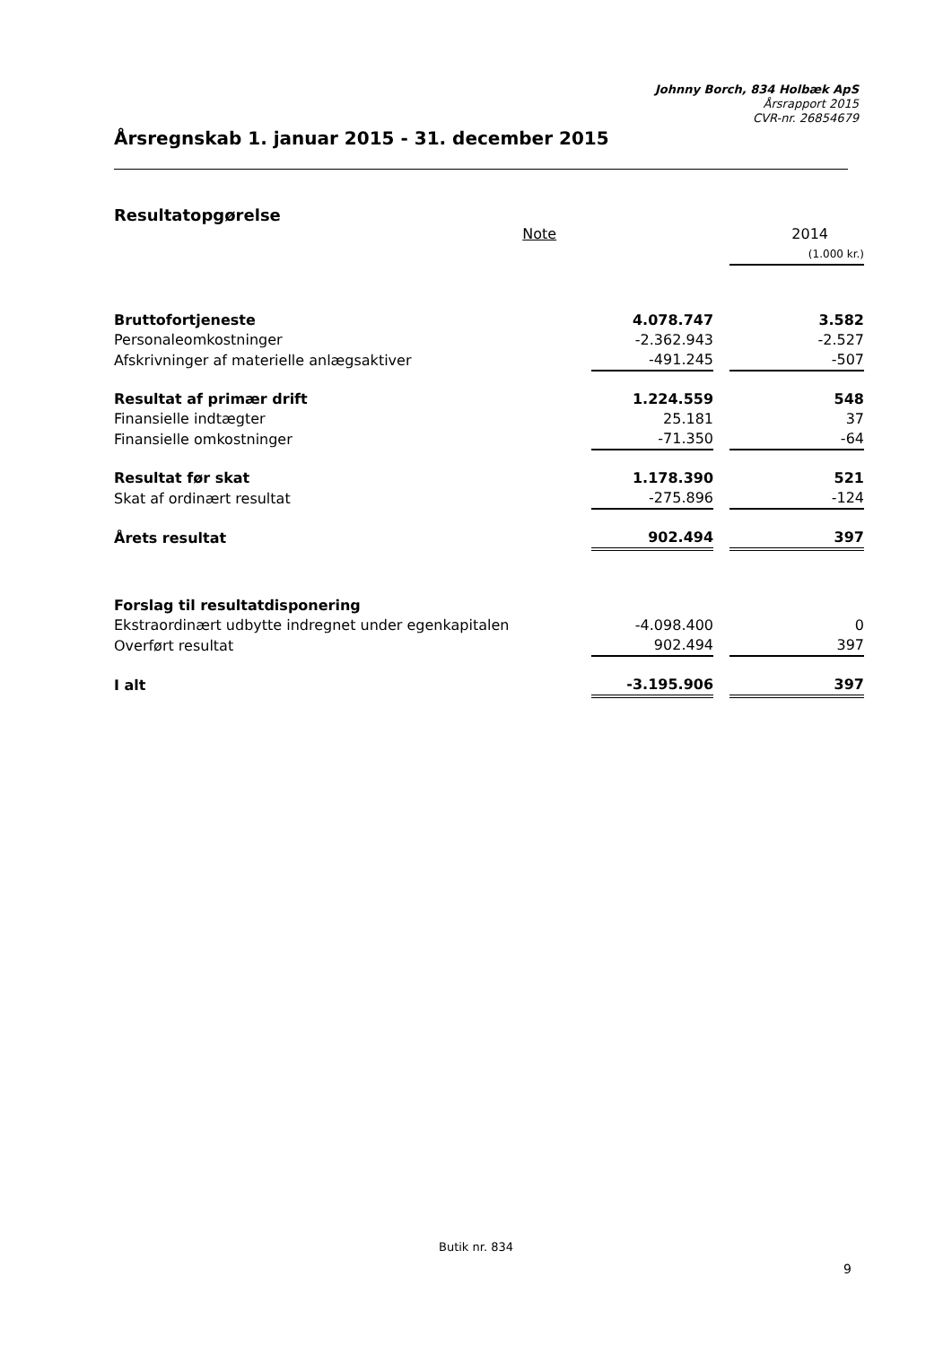Johnny Borch, 834 Holbæk ApS
Årsrapport 2015
CVR-nr. 26854679
Årsregnskab 1. januar 2015 - 31. december 2015
Resultatopgørelse
| | Note | | | 2014 |
| --- | --- | --- | --- | --- |
| | | | | (1.000 kr.) |
| Bruttofortjeneste | | 4.078.747 | | 3.582 |
| Personaleomkostninger | | -2.362.943 | | -2.527 |
| Afskrivninger af materielle anlægsaktiver | | -491.245 | | -507 |
| Resultat af primær drift | | 1.224.559 | | 548 |
| Finansielle indtægter | | 25.181 | | 37 |
| Finansielle omkostninger | | -71.350 | | -64 |
| Resultat før skat | | 1.178.390 | | 521 |
| Skat af ordinært resultat | | -275.896 | | -124 |
| Årets resultat | | 902.494 | | 397 |
| Forslag til resultatdisponering | | | | |
| Ekstraordinært udbytte indregnet under egenkapitalen | | -4.098.400 | | 0 |
| Overført resultat | | 902.494 | | 397 |
| I alt | | -3.195.906 | | 397 |
Butik nr. 834
9